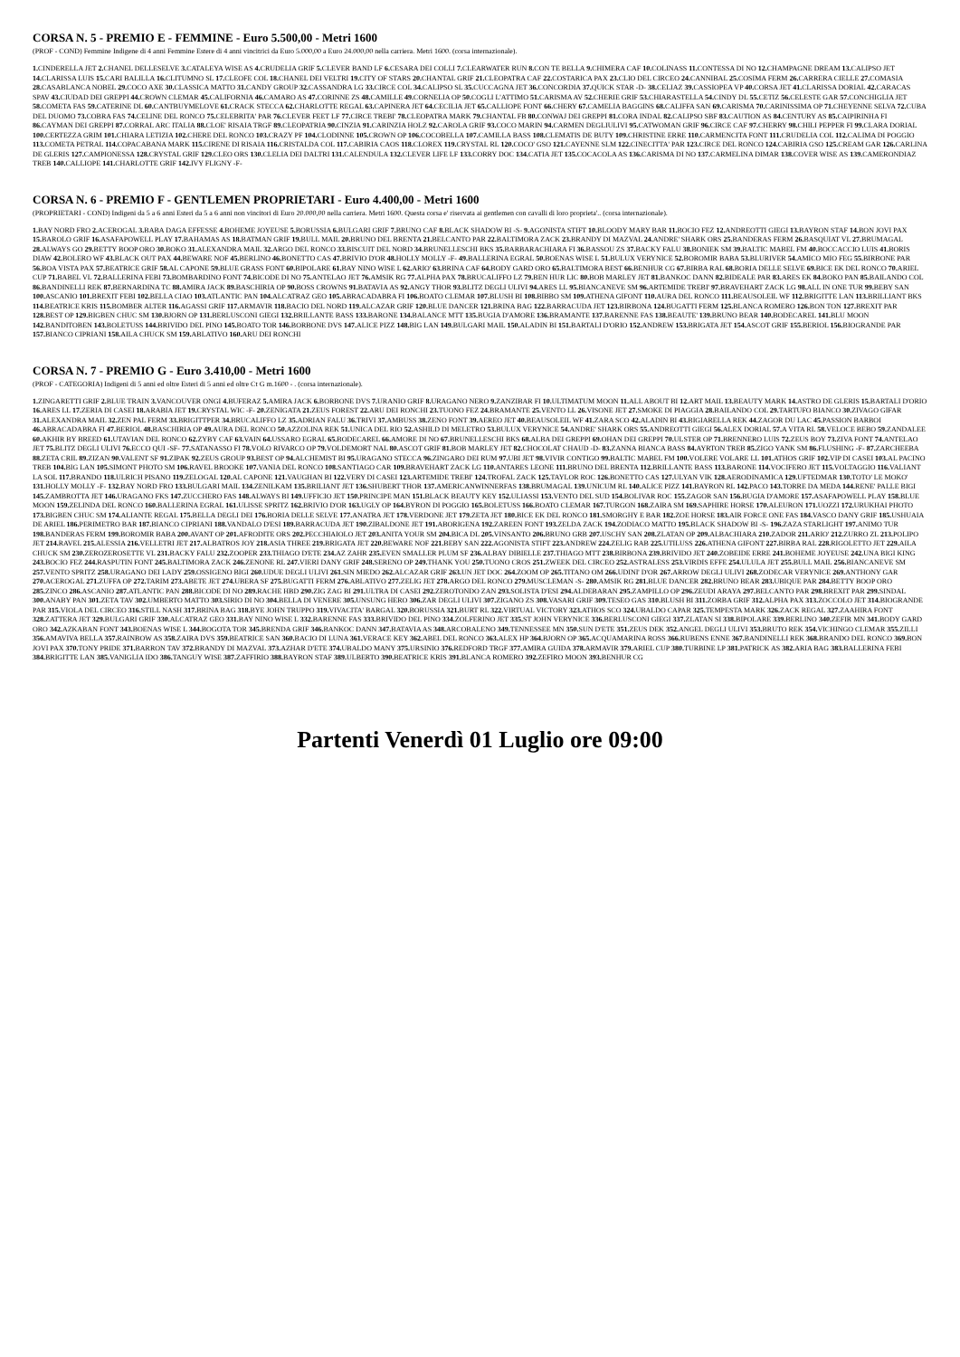CORSA N. 5 - PREMIO E - FEMMINE - Euro 5.500,00 - Metri 1600
(PROF - COND) Femmine Indigene di 4 anni Femmine Estere di 4 anni vincitrici da Euro 5.000,00 a Euro 24.000,00 nella carriera. Metri 1600. (corsa internazionale).
1. CINDERELLA JET 2. CHANEL DELLESELVE 3. CATALEYA WISE AS 4. CRUDELIA GRIF 5. CLEVER BAND LF 6. CESARA DEI COLLI 7. CLEARWATER RUN 8. CON TE BELLA 9. CHIMERA CAF 10. COLINASS 11. CONTESSA DI NO 12. CHAMPAGNE DREAM 13. CALIPSO JET 14. CLARISSA LUIS 15. CARI BALILLA 16. CLITUMNO SL 17. CLEOFE COL 18. CHANEL DEI VELTRI 19. CITY OF STARS 20. CHANTAL GRIF 21. CLEOPATRA CAF 22. COSTARICA PAX 23. CLIO DEL CIRCEO 24. CANNIBAL 25. COSIMA FERM 26. CARRERA CIELLE 27. COMASIA 28. CASABLANCA NOBEL 29. COCO AXE 30. CLASSICA MATTO 31. CANDY GROUP 32. CASSANDRA LG 33. CIRCE COL 34. CALIPSO SL 35. CUCCAGNA JET 36. CONCORDIA 37. QUICK STAR -D- 38. CELIAZ 39. CASSIOPEA VP 40. CORSA JET 41. CLARISSA DORIAL 42. CARACAS SPAV 43. CIUDAD DEI GREPPI 44. CROWN CLEMAR 45. CALIFORNIA 46. CAMARO AS 47. CORINNE ZS 48. CAMILLE 49. CORNELIA OP 50. COGLI L'ATTIMO 51. CARISMA AV 52. CHERIE GRIF 53. CHIARASTELLA 54. CINDY DL 55. CETIZ 56. CELESTE GAR 57. CONCHIGLIA JET 58. COMETA FAS 59. CATERINE DL 60. CANTBUYMELOVE 61. CRACK STECCA 62. CHARLOTTE REGAL 63. CAPINERA JET 64. CECILIA JET 65. CALLIOPE FONT 66. CHERY 67. CAMELIA BAGGINS 68. CALIFFA SAN 69. CARISMA 70. CARINISSIMA OP 71. CHEYENNE SELVA 72. CUBA DEL DUOMO 73. COBRA FAS 74. CELINE DEL RONCO 75. CELEBRITA' PAR 76. CLEVER FEET LF 77. CIRCE TREBI' 78. CLEOPATRA MARK 79. CHANTAL FB 80. CONWAJ DEI GREPPI 81. CORA INDAL 82. CALIPSO SBF 83. CAUTION AS 84. CENTURY AS 85. CAIPIRINHA FI 86. CAYMAN DEI GREPPI 87. CORRAL ARC ITALIA 88. CLOE' RISAIA TRGF 89. CLEOPATRIA 90. CINZIA 91. CARINZIA HOLZ 92. CAROLA GRIF 93. COCO MARIN 94. CARMEN DEGLIULIVI 95. CATWOMAN GRIF 96. CIRCE CAF 97. CHERRY 98. CHILI PEPPER FI 99. CLARA DORIAL 100. CERTEZZA GRIM 101. CHIARA LETIZIA 102. CHERE DEL RONCO 103. CRAZY PF 104. CLODINNE 105. CROWN OP 106. COCOBELLA 107. CAMILLA BASS 108. CLEMATIS DE BUTY 109. CHRISTINE ERRE 110. CARMENCITA FONT 111. CRUDELIA COL 112. CALIMA DI POGGIO 113. COMETA PETRAL 114. COPACABANA MARK 115. CIRENE DI RISAIA 116. CRISTALDA COL 117. CABIRIA CAOS 118. CLOREX 119. CRYSTAL RL 120. COCO' GSO 121. CAYENNE SLM 122. CINECITTA' PAR 123. CIRCE DEL RONCO 124. CABIRIA GSO 125. CREAM GAR 126. CARLINA DE GLERIS 127. CAMPIONESSA 128. CRYSTAL GRIF 129. CLEO ORS 130. CLELIA DEI DALTRI 131. CALENDULA 132. CLEVER LIFE LF 133. CORRY DOC 134. CATIA JET 135. COCACOLA AS 136. CARISMA DI NO 137. CARMELINA DIMAR 138. COVER WISE AS 139. CAMERONDIAZ TREB 140. CALLIOPE 141. CHARLOTTE GRIF 142. IVY FLIGNY -F-
CORSA N. 6 - PREMIO F - GENTLEMEN PROPRIETARI - Euro 4.400,00 - Metri 1600
(PROPRIETARI - COND) Indigeni da 5 a 6 anni Esteri da 5 a 6 anni non vincitori di Euro 20.000,00 nella carriera. Metri 1600. Questa corsa e' riservata ai gentlemen con cavalli di loro proprieta'.. (corsa internazionale).
1. BAY NORD FRO 2. ACEROGAL 3. BABA DAGA EFFESSE 4. BOHEME JOYEUSE 5. BORUSSIA 6. BULGARI GRIF 7. BRUNO CAF 8. BLACK SHADOW BI -S- 9. AGONISTA STIFT 10. BLOODY MARY BAR 11. BOCIO FEZ 12. ANDREOTTI GIEGI 13. BAYRON STAF 14. BON JOVI PAX 15. BAROLO GRIF 16. ASAFAPOWELL PLAY 17. BAHAMAS AS 18. BATMAN GRIF 19. BULL MAIL 20. BRUNO DEL BRENTA 21. BELCANTO PAR 22. BALTIMORA ZACK 23. BRANDY DI MAZVAL 24. ANDRE' SHARK ORS 25. BANDERAS FERM 26. BASQUIAT VL 27. BRUMAGAL 28. ALWAYS GO 29. BETTY BOOP ORO 30. BOKO 31. ALEXANDRA MAIL 32. ARGO DEL RONCO 33. BISCUIT DEL NORD 34. BRUNELLESCHI BKS 35. BARBARACHIARA FI 36. BASSOU ZS 37. BACKY FALU 38. BONIEK SM 39. BALTIC MABEL FM 40. BOCCACCIO LUIS 41. BORIS DIAW 42. BOLERO WF 43. BLACK OUT PAX 44. BEWARE NOF 45. BERLINO 46. BONETTO CAS 47. BRIVIO D'OR 48. HOLLY MOLLY -F- 49. BALLERINA EGRAL 50. BOENAS WISE L 51. BULUX VERYNICE 52. BOROMIR BABA 53. BLURIVER 54. AMICO MIO FEG 55. BIRBONE PAR 56. BOA VISTA PAX 57. BEATRICE GRIF 58. AL CAPONE 59. BLUE GRASS FONT 60. BIPOLARE 61. BAY NINO WISE L 62. ARIO' 63. BRINA CAF 64. BODY GARD ORO 65. BALTIMORA BEST 66. BENHUR CG 67. BIRBA RAL 68. BORIA DELLE SELVE 69. BICE EK DEL RONCO 70. ARIEL CUP 71. BABEL VL 72. BALLERINA FEBI 73. BOMBARDINO FONT 74. BICODE DI NO 75. ANTELAO JET 76. AMSIK RG 77. ALPHA PAX 78. BRUCALIFFO LZ 79. BEN HUR LIC 80. BOB MARLEY JET 81. BANKOC DANN 82. BIDEALE PAR 83. ARES EK 84. BOKO PAN 85. BAILANDO COL 86. BANDINELLI REK 87. BERNARDINA TC 88. AMIRA JACK 89. BASCHIRIA OP 90. BOSS CROWNS 91. BATAVIA AS 92. ANGY THOR 93. BLITZ DEGLI ULIVI 94. ARES LL 95. BIANCANEVE SM 96. ARTEMIDE TREBI' 97. BRAVEHART ZACK LG 98. ALL IN ONE TUR 99. BEBY SAN 100. ASCANIO 101. BREXIT FEBI 102. BELLA CIAO 103. ATLANTIC PAN 104. ALCATRAZ GEO 105. ABRACADABRA FI 106. BOATO CLEMAR 107. BLUSH BI 108. BIBBO SM 109. ATHENA GIFONT 110. AURA DEL RONCO 111. BEAUSOLEIL WF 112. BRIGITTE LAN 113. BRILLIANT BKS 114. BEATRICE KRIS 115. BOMBER ALTER 116. AGASSI GRIF 117. ARMAVIR 118. BACIO DEL NORD 119. ALCAZAR GRIF 120. BLUE DANCER 121. BRINA BAG 122. BARRACUDA JET 123. BIRBONA 124. BUGATTI FERM 125. BLANCA ROMERO 126. BON TON 127. BREXIT PAR 128. BEST OP 129. BIGBEN CHUC SM 130. BJORN OP 131. BERLUSCONI GIEGI 132. BRILLANTE BASS 133. BARONE 134. BALANCE MTT 135. BUGIA D'AMORE 136. BRAMANTE 137. BARENNE FAS 138. BEAUTE' 139. BRUNO BEAR 140. BODECAREL 141. BLU MOON 142. BANDITOBEN 143. BOLETUSS 144. BRIVIDO DEL PINO 145. BOATO TOR 146. BORBONE DVS 147. ALICE PIZZ 148. BIG LAN 149. BULGARI MAIL 150. ALADIN BI 151. BARTALI D'ORIO 152. ANDREW 153. BRIGATA JET 154. ASCOT GRIF 155. BERIOL 156. BIOGRANDE PAR 157. BIANCO CIPRIANI 158. AILA CHUCK SM 159. ABLATIVO 160. ARU DEI RONCHI
CORSA N. 7 - PREMIO G - Euro 3.410,00 - Metri 1600
(PROF - CATEGORIA) Indigeni di 5 anni ed oltre Esteri di 5 anni ed oltre Ct G m.1600 - . (corsa internazionale).
1. ZINGARETTI GRIF 2. BLUE TRAIN 3. VANCOUVER ONGI 4. BUFERAZ 5. AMIRA JACK 6. BORBONE DVS 7. URANIO GRIF 8. URAGANO NERO 9. ZANZIBAR FI 10. ULTIMATUM MOON 11. ALL ABOUT BI 12. ART MAIL 13. BEAUTY MARK 14. ASTRO DE GLERIS 15. BARTALI D'ORIO 16. ARES LL 17. ZERIA DI CASEI 18. ARABIA JET 19. CRYSTAL WIC -F- 20. ZENIGATA 21. ZEUS FOREST 22. ARU DEI RONCHI 23. TUONO FEZ 24. BRAMANTE 25. VENTO LL 26. VISONE JET 27. SMOKE DI PIAGGIA 28. BAILANDO COL 29. TARTUFO BIANCO 30. ZIVAGO GIFAR 31. ALEXANDRA MAIL 32. ZEN PAL FERM 33. BRIGITTPER 34. BRUCALIFFO LZ 35. ADRIAN FALU 36. TRIVI 37. AMBUSS 38. ZENO FONT 39. AEREO JET 40. BEAUSOLEIL WF 41. ZARA SCO 42. ALADIN BI 43. BIGIARELLA REK 44. ZAGOR DU LAC 45. PASSION BARBOI 46. ABRACADABRA FI 47. BERIOL 48. BASCHIRIA OP 49. AURA DEL RONCO 50. AZZOLINA REK 51. UNICA DEL RIO 52. ASHILD DI MELETRO 53. BULUX VERYNICE 54. ANDRE' SHARK ORS 55. ANDREOTTI GIEGI 56. ALEX DORIAL 57. A VITA RL 58. VELOCE BEBO 59. ZANDALEE 60. AKHIR BY BREED 61. UTAVIAN DEL RONCO 62. ZYBY CAF 63. VAIN 64. USSARO EGRAL 65. BODECAREL 66. AMORE DI NO 67. BRUNELLESCHI BKS 68. ALBA DEI GREPPI 69. OHAN DEI GREPPI 70. ULSTER OP 71. BRENNERO LUIS 72. ZEUS BOY 73. ZIVA FONT 74. ANTELAO JET 75. BLITZ DEGLI ULIVI 76. ECCO QUI -SF- 77. SATANASSO FI 78. VOLO RIVARCO OP 79. VOLDEMORT NAL 80. ASCOT GRIF 81. BOB MARLEY JET 82. CHOCOLAT CHAUD -D- 83. ZANNA BIANCA BASS 84. AYRTON TREB 85. ZIGO YANK SM 86. FLUSHING -F- 87. ZARCHEEBA 88. ZETA CRIL 89. ZIZAN 90. VALENT SF 91. ZIPAK 92. ZEUS GROUP 93. BEST OP 94. ALCHEMIST BI 95. URAGANO STECCA 96. ZINGARO DEI RUM 97. UBI JET 98. VIVIR CONTIGO 99. BALTIC MABEL FM 100. VOLERE VOLARE LL 101. ATHOS GRIF 102. VIP DI CASEI 103. AL PACINO TREB 104. BIG LAN 105. SIMONT PHOTO SM 106. RAVEL BROOKE 107. VANIA DEL RONCO 108. SANTIAGO CAR 109. BRAVEHART ZACK LG 110. ANTARES LEONE 111. BRUNO DEL BRENTA 112. BRILLANTE BASS 113. BARONE 114. VOCIFERO JET 115. VOLTAGGIO 116. VALIANT LA SOL 117. BRANDO 118. ULRICH PISANO 119. ZELOGAL 120. AL CAPONE 121. VAUGHAN BI 122. VERY DI CASEI 123. ARTEMIDE TREBI' 124. TROFAL ZACK 125. TAYLOR ROC 126. BONETTO CAS 127. ULYAN VIK 128. AERODINAMICA 129. UFTEDMAR 130. TOTO' LE MOKO' 131. HOLLY MOLLY -F- 132. BAY NORD FRO 133. BULGARI MAIL 134. ZENILKAM 135. BRILIANT JET 136. SHUBERT THOR 137. AMERICANWINNERFAS 138. BRUMAGAL 139. UNICUM RL 140. ALICE PIZZ 141. BAYRON RL 142. PACO 143. TORRE DA MEDA 144. RENE' PALLE BIGI 145. ZAMBROTTA JET 146. URAGANO FKS 147. ZUCCHERO FAS 148. ALWAYS BI 149. UFFICIO JET 150. PRINCIPE MAN 151. BLACK BEAUTY KEY 152. ULIASSI 153. VENTO DEL SUD 154. BOLIVAR ROC 155. ZAGOR SAN 156. BUGIA D'AMORE 157. ASAFAPOWELL PLAY 158. BLUE MOON 159. ZELINDA DEL RONCO 160. BALLERINA EGRAL 161. ULISSE SPRITZ 162. BRIVIO D'OR 163. UGLY OP 164. BYRON DI POGGIO 165. BOLETUSS 166. BOATO CLEMAR 167. TURGON 168. ZAIRA SM 169. SAPHIRE HORSE 170. ALEURON 171. UOZZI 172. URUKHAI PHOTO 173. BIGBEN CHUC SM 174. ALIANTE REGAL 175. BELLA DEGLI DEI 176. BORIA DELLE SELVE 177. ANATRA JET 178. VERDONE JET 179. ZETA JET 180. BICE EK DEL RONCO 181. SMORGHY E BAR 182. ZOE HORSE 183. AIR FORCE ONE FAS 184. VASCO DANY GRIF 185. USHUAIA DE ARIEL 186. PERIMETRO BAR 187. BIANCO CIPRIANI 188. VANDALO D'ESI 189. BARRACUDA JET 190. ZIBALDONE JET 191. ABORIGENA 192. ZAREEN FONT 193. ZELDA ZACK 194. ZODIACO MATTO 195. BLACK SHADOW BI -S- 196. ZAZA STARLIGHT 197. ANIMO TUR 198. BANDERAS FERM 199. BOROMIR BABA 200. AVANT OP 201. AFRODITE ORS 202. PECCHIAIOLO JET 203. ANITA YOUR SM 204. BICA DL 205. VINSANTO 206. BRUNO GRB 207. USCHY SAN 208. ZLATAN OP 209. ALBACHIARA 210. ZADOR 211. ARIO' 212. ZURRO ZL 213. POLIPO JET 214. RAVEL 215. ALESSIA 216. VELLETRI JET 217. ALBATROS JOY 218. ASIA THREE 219. BRIGATA JET 220. BEWARE NOF 221. BEBY SAN 222. AGONISTA STIFT 223. ANDREW 224. ZELIG RAB 225. UTILUSS 226. ATHENA GIFONT 227. BIRBA RAL 228. RIGOLETTO JET 229. AILA CHUCK SM 230. ZEROZEROSETTE VL 231. BACKY FALU 232. ZOOPER 233. THIAGO D'ETE 234. AZ ZAHR 235. EVEN SMALLER PLUM SF 236. ALBAY DIBIELLE 237. THIAGO MTT 238. BIRBONA 239. BRIVIDO JET 240. ZOBEIDE ERRE 241. BOHEME JOYEUSE 242. UNA BIGI KING 243. BOCIO FEZ 244. RASPUTIN FONT 245. BALTIMORA ZACK 246. ZENONE RL 247. VIERI DANY GRIF 248. SERENO OP 249. THANK YOU 250. TUONO CROS 251. ZWEEK DEL CIRCEO 252. ASTRALESS 253. VIRDIS EFFE 254. ULULA JET 255. BULL MAIL 256. BIANCANEVE SM 257. VENTO SPRITZ 258. URAGANO DEI LADY 259. OSSIGENO BIGI 260. UDUE DEGLI ULIVI 261. SIN MIEDO 262. ALCAZAR GRIF 263. UN JET DOC 264. ZOOM OP 265. TITANO OM 266. UDINI' D'OR 267. ARROW DEGLI ULIVI 268. ZODECAR VERYNICE 269. ANTHONY GAR 270. ACEROGAL 271. ZUFFA OP 272. TARIM 273. ABETE JET 274. UBERA SF 275. BUGATTI FERM 276. ABLATIVO 277. ZELIG JET 278. ARGO DEL RONCO 279. MUSCLEMAN -S- 280. AMSIK RG 281. BLUE DANCER 282. BRUNO BEAR 283. UBIQUE PAR 284. BETTY BOOP ORO 285. ZINCO 286. ASCANIO 287. ATLANTIC PAN 288. BICODE DI NO 289. RACHE HBD 290. ZIG ZAG BI 291. ULTRA DI CASEI 292. ZEROTONDO ZAN 293. SOLISTA D'ESI 294. ALDEBARAN 295. ZAMPILLO OP 296. ZEUDI ARAYA 297. BELCANTO PAR 298. BREXIT PAR 299. SINDAL 300. ANABY PAN 301. ZETA TAV 302. UMBERTO MATTO 303. SIRIO DI NO 304. BELLA DI VENERE 305. UNSUNG HERO 306. ZAR DEGLI ULIVI 307. ZIGANO ZS 308. VASARI GRIF 309. TESEO GAS 310. BLUSH BI 311. ZORBA GRIF 312. ALPHA PAX 313. ZOCCOLO JET 314. BIOGRANDE PAR 315. VIOLA DEL CIRCEO 316. STILL NASH 317. BRINA BAG 318. BYE JOHN TRUPPO 319. VIVACITA' BARGAL 320. BORUSSIA 321. BURT RL 322. VIRTUAL VICTORY 323. ATHOS SCO 324. UBALDO CAPAR 325. TEMPESTA MARK 326. ZACK REGAL 327. ZAAHIRA FONT 328. ZATTERA JET 329. BULGARI GRIF 330. ALCATRAZ GEO 331. BAY NINO WISE L 332. BARENNE FAS 333. BRIVIDO DEL PINO 334. ZOLFERINO JET 335. ST JOHN VERYNICE 336. BERLUSCONI GIEGI 337. ZLATAN SI 338. BIPOLARE 339. BERLINO 340. ZEFIR MN 341. BODY GARD ORO 342. AZKABAN FONT 343. BOENAS WISE L 344. BOGOTA TOR 345. BRENDA GRIF 346. BANKOC DANN 347. BATAVIA AS 348. ARCOBALENO 349. TENNESSEE MN 350. SUN D'ETE 351. ZEUS DEK 352. ANGEL DEGLI ULIVI 353. BRUTO REK 354. VICHINGO CLEMAR 355. ZILLI 356. AMAVIVA BELLA 357. RAINBOW AS 358. ZAIRA DVS 359. BEATRICE SAN 360. BACIO DI LUNA 361. VERACE KEY 362. ABEL DEL RONCO 363. ALEX HP 364. BJORN OP 365. ACQUAMARINA ROSS 366. RUBENS ENNE 367. BANDINELLI REK 368. BRANDO DEL RONCO 369. BON JOVI PAX 370. TONY PRIDE 371. BARRON TAV 372. BRANDY DI MAZVAL 373. AZHAR D'ETE 374. UBALDO MANY 375. URSINIO 376. REDFORD TRGF 377. AMIRA GUIDA 378. ARMAVIR 379. ARIEL CUP 380. TURBINE LP 381. PATRICK AS 382. ARIA BAG 383. BALLERINA FEBI 384. BRIGITTE LAN 385. VANIGLIA IDO 386. TANGUY WISE 387. ZAFFIRIO 388. BAYRON STAF 389. ULBERTO 390. BEATRICE KRIS 391. BLANCA ROMERO 392. ZEFIRO MOON 393. BENHUR CG
Partenti Venerdì 01 Luglio ore 09:00